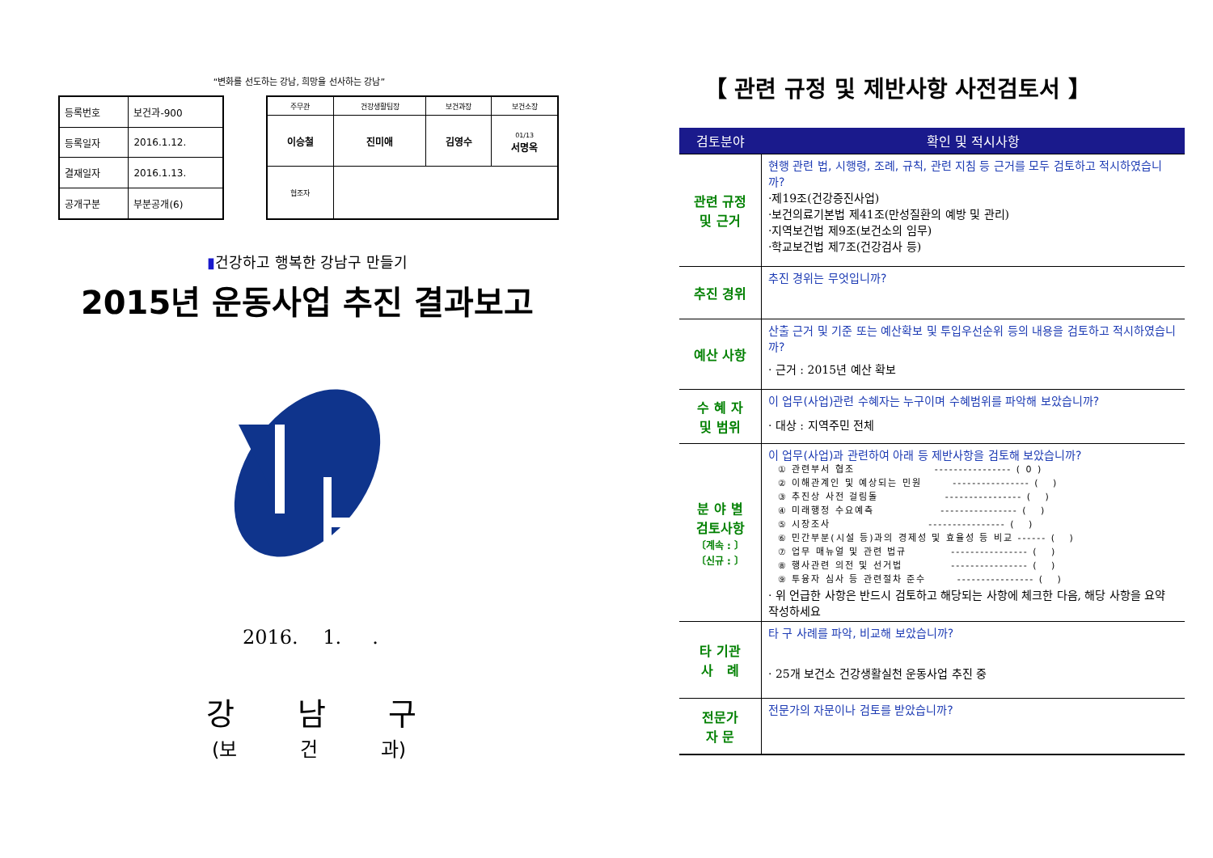“변화를 선도하는 강남, 희망을 선사하는 강남”
| 등록번호 | 보건과-900 |
| 등록일자 | 2016.1.12. |
| 결재일자 | 2016.1.13. |
| 공개구분 | 부분공개(6) |
| 주무관 | 건강생활팀장 | 보건과장 | 보건소장 |
| --- | --- | --- | --- |
| 이승철 | 진미애 | 김영수 | 01/13 서명옥 |
| 협조자 | | | |
▮건강하고 행복한 강남구 만들기
2015년 운동사업 추진 결과보고
2016. 1. .
강 남 구
(보 건 과)
【 관련 규정 및 제반사항 사전검토서 】
| 검토분야 | 확인 및 적시사항 |
| --- | --- |
| 관련 규정 및 근거 | 현행 관련 법, 시행령, 조례, 규칙, 관련 지침 등 근거를 모두 검토하고 적시하였습니까? ·제19조(건강증진사업) ·보건의료기본법 제41조(만성질환의 예방 및 관리) ·지역보건법 제9조(보건소의 임무) ·학교보건법 제7조(건강검사 등) |
| 추진 경위 | 추진 경위는 무엇입니까? |
| 예산 사항 | 산출 근거 및 기준 또는 예산확보 및 투입우선순위 등의 내용을 검토하고 적시하였습니까? · 근거 : 2015년 예산 확보 |
| 수 혜 자 및 범위 | 이 업무(사업)관련 수혜자는 누구이며 수혜범위를 파악해 보았습니까? · 대상 : 지역주민 전체 |
| 분 야 별 검토사항 〔계속 : 〕 〔신규 : 〕 | 이 업무(사업)과 관련하여 아래 등 제반사항을 검토해 보았습니까? ① 관련부서 협조 ---------------- ( 0 ) ② 이해관계인 및 예상되는 민원 ---------------- ( ) ③ 추진상 사전 걸림돌 ---------------- ( ) ④ 미래행정 수요예측 ---------------- ( ) ⑤ 시장조사 ---------------- ( ) ⑥ 민간부분(시설 등)과의 경제성 및 효율성 등 비교 ------ ( ) ⑦ 업무 매뉴얼 및 관련 법규 ---------------- ( ) ⑧ 행사관련 의전 및 선거법 ---------------- ( ) ⑨ 투융자 심사 등 관련절차 준수 ---------------- ( ) · 위 언급한 사항은 반드시 검토하고 해당되는 사항에 체크한 다음, 해당 사항을 요약 작성하세요 |
| 타 기관 사 례 | 타 구 사례를 파악, 비교해 보았습니까? · 25개 보건소 건강생활실천 운동사업 추진 중 |
| 전문가 자 문 | 전문가의 자문이나 검토를 받았습니까? |